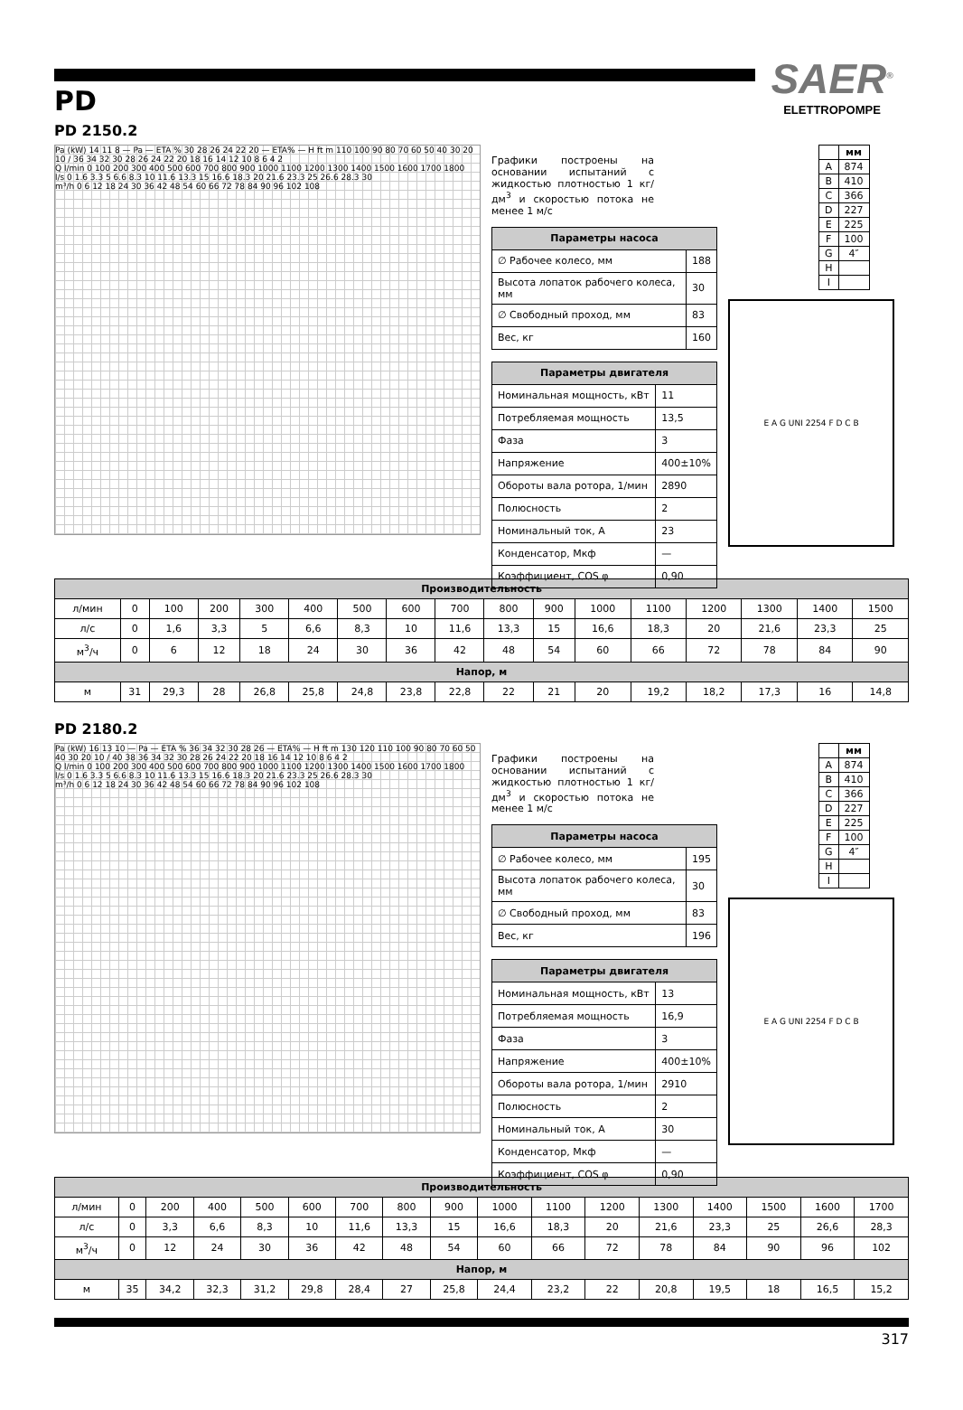PD
SAER<sup>®</sup>
ELETTROPOMPE
PD 2150.2
Pa (kW) 14 11 8 — Pa — ETA % 30 28 26 24 22 20 — ETA% — H ft m 110 100 90 80 70 60 50 40 30 20 10 / 36 34 32 30 28 26 24 22 20 18 16 14 12 10 8 6 4 2
Q l/min 0 100 200 300 400 500 600 700 800 900 1000 1100 1200 1300 1400 1500 1600 1700 1800
l/s 0 1.6 3.3 5 6.6 8.3 10 11.6 13.3 15 16.6 18.3 20 21.6 23.3 25 26.6 28.3 30
m³/h 0 6 12 18 24 30 36 42 48 54 60 66 72 78 84 90 96 102 108
Графики построены на основании испытаний с жидкостью плотностью 1 кг/дм<sup>3</sup> и скоростью потока не менее 1 м/с
| Параметры насоса | |
| --- | --- |
| ∅ Рабочее колесо, мм | 188 |
| Высота лопаток рабочего колеса, мм | 30 |
| ∅ Свободный проход, мм | 83 |
| Вес, кг | 160 |
| Параметры двигателя | |
| --- | --- |
| Номинальная мощность, кВт | 11 |
| Потребляемая мощность | 13,5 |
| Фаза | 3 |
| Напряжение | 400±10% |
| Обороты вала ротора, 1/мин | 2890 |
| Полюсность | 2 |
| Номинальный ток, А | 23 |
| Конденсатор, Мкф | — |
| Коэффициент, COS φ | 0,90 |
| | мм |
| --- | --- |
| A | 874 |
| B | 410 |
| C | 366 |
| D | 227 |
| E | 225 |
| F | 100 |
| G | 4″ |
| H | |
| I | |
E A G UNI 2254 F D C B
| Производительность | | | | | | | | | | | | | | | | |
| --- | --- | --- | --- | --- | --- | --- | --- | --- | --- | --- | --- | --- | --- | --- | --- | --- |
| л/мин | 0 | 100 | 200 | 300 | 400 | 500 | 600 | 700 | 800 | 900 | 1000 | 1100 | 1200 | 1300 | 1400 | 1500 |
| л/с | 0 | 1,6 | 3,3 | 5 | 6,6 | 8,3 | 10 | 11,6 | 13,3 | 15 | 16,6 | 18,3 | 20 | 21,6 | 23,3 | 25 |
| м<sup>3</sup>/ч | 0 | 6 | 12 | 18 | 24 | 30 | 36 | 42 | 48 | 54 | 60 | 66 | 72 | 78 | 84 | 90 |
| Напор, м | | | | | | | | | | | | | | | | |
| м | 31 | 29,3 | 28 | 26,8 | 25,8 | 24,8 | 23,8 | 22,8 | 22 | 21 | 20 | 19,2 | 18,2 | 17,3 | 16 | 14,8 |
PD 2180.2
Pa (kW) 16 13 10 — Pa — ETA % 36 34 32 30 28 26 — ETA% — H ft m 130 120 110 100 90 80 70 60 50 40 30 20 10 / 40 38 36 34 32 30 28 26 24 22 20 18 16 14 12 10 8 6 4 2
Q l/min 0 100 200 300 400 500 600 700 800 900 1000 1100 1200 1300 1400 1500 1600 1700 1800
l/s 0 1.6 3.3 5 6.6 8.3 10 11.6 13.3 15 16.6 18.3 20 21.6 23.3 25 26.6 28.3 30
m³/h 0 6 12 18 24 30 36 42 48 54 60 66 72 78 84 90 96 102 108
Графики построены на основании испытаний с жидкостью плотностью 1 кг/дм<sup>3</sup> и скоростью потока не менее 1 м/с
| Параметры насоса | |
| --- | --- |
| ∅ Рабочее колесо, мм | 195 |
| Высота лопаток рабочего колеса, мм | 30 |
| ∅ Свободный проход, мм | 83 |
| Вес, кг | 196 |
| Параметры двигателя | |
| --- | --- |
| Номинальная мощность, кВт | 13 |
| Потребляемая мощность | 16,9 |
| Фаза | 3 |
| Напряжение | 400±10% |
| Обороты вала ротора, 1/мин | 2910 |
| Полюсность | 2 |
| Номинальный ток, А | 30 |
| Конденсатор, Мкф | — |
| Коэффициент, COS φ | 0,90 |
| | мм |
| --- | --- |
| A | 874 |
| B | 410 |
| C | 366 |
| D | 227 |
| E | 225 |
| F | 100 |
| G | 4″ |
| H | |
| I | |
E A G UNI 2254 F D C B
| Производительность | | | | | | | | | | | | | | | | |
| --- | --- | --- | --- | --- | --- | --- | --- | --- | --- | --- | --- | --- | --- | --- | --- | --- |
| л/мин | 0 | 200 | 400 | 500 | 600 | 700 | 800 | 900 | 1000 | 1100 | 1200 | 1300 | 1400 | 1500 | 1600 | 1700 |
| л/с | 0 | 3,3 | 6,6 | 8,3 | 10 | 11,6 | 13,3 | 15 | 16,6 | 18,3 | 20 | 21,6 | 23,3 | 25 | 26,6 | 28,3 |
| м<sup>3</sup>/ч | 0 | 12 | 24 | 30 | 36 | 42 | 48 | 54 | 60 | 66 | 72 | 78 | 84 | 90 | 96 | 102 |
| Напор, м | | | | | | | | | | | | | | | | |
| м | 35 | 34,2 | 32,3 | 31,2 | 29,8 | 28,4 | 27 | 25,8 | 24,4 | 23,2 | 22 | 20,8 | 19,5 | 18 | 16,5 | 15,2 |
317